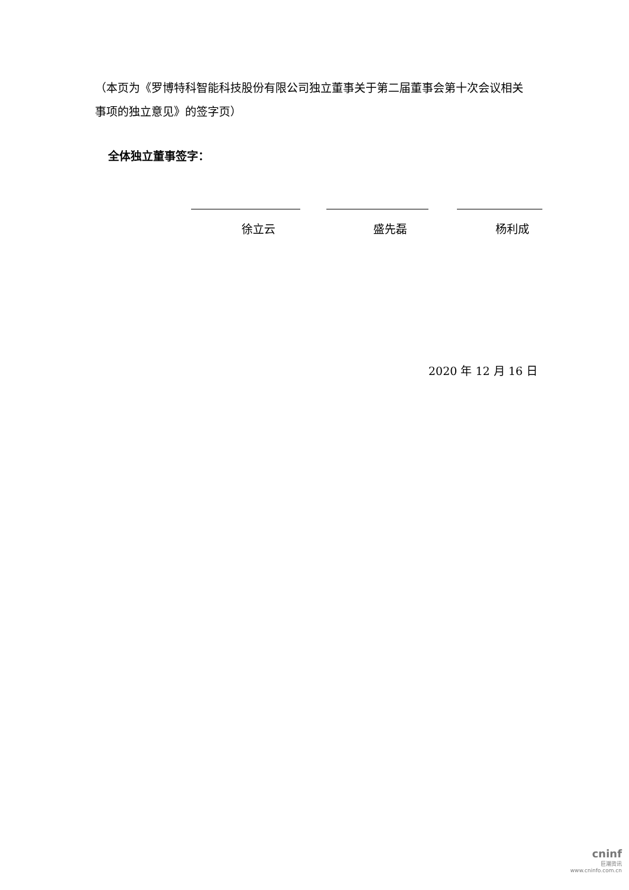（本页为《罗博特科智能科技股份有限公司独立董事关于第二届董事会第十次会议相关事项的独立意见》的签字页）
全体独立董事签字：
徐立云 盛先磊 杨利成
2020 年 12 月 16 日
cninf
巨潮资讯
www.cninfo.com.cn